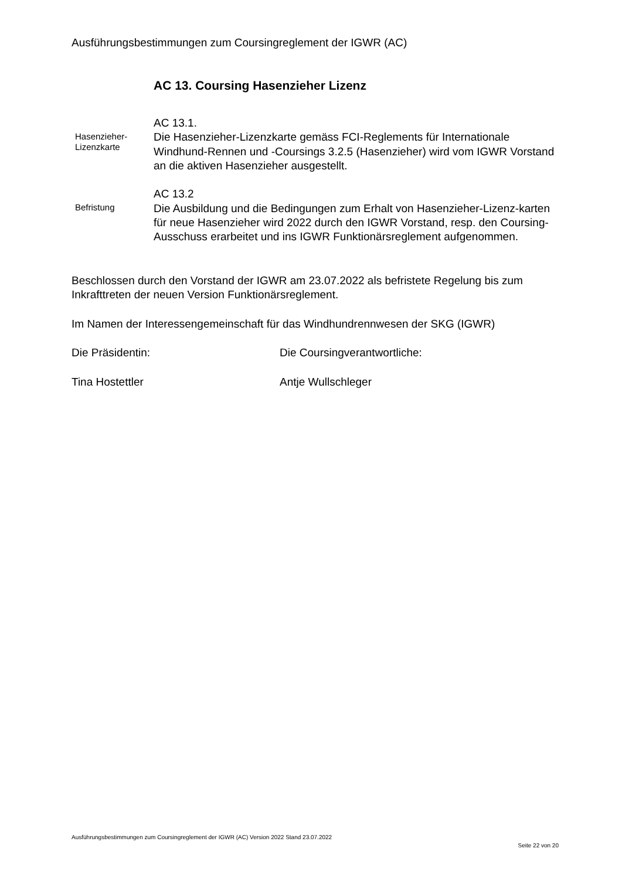Ausführungsbestimmungen zum Coursingreglement der IGWR (AC)
AC 13. Coursing Hasenzieher Lizenz
Hasenzieher-
Lizenzkarte
AC 13.1.
Die Hasenzieher-Lizenzkarte gemäss FCI-Reglements für Internationale Windhund-Rennen und -Coursings 3.2.5 (Hasenzieher) wird vom IGWR Vorstand an die aktiven Hasenzieher ausgestellt.
Befristung
AC 13.2
Die Ausbildung und die Bedingungen zum Erhalt von Hasenzieher-Lizenz-karten für neue Hasenzieher wird 2022 durch den IGWR Vorstand, resp. den Coursing-Ausschuss erarbeitet und ins IGWR Funktionärsreglement aufgenommen.
Beschlossen durch den Vorstand der IGWR am 23.07.2022 als befristete Regelung bis zum Inkrafttreten der neuen Version Funktionärsreglement.
Im Namen der Interessengemeinschaft für das Windhundrennwesen der SKG (IGWR)
Die Präsidentin: Die Coursingverantwortliche:
Tina Hostettler Antje Wullschleger
Ausführungsbestimmungen zum Coursingreglement der IGWR (AC) Version 2022 Stand 23.07.2022 Seite 22 von 20